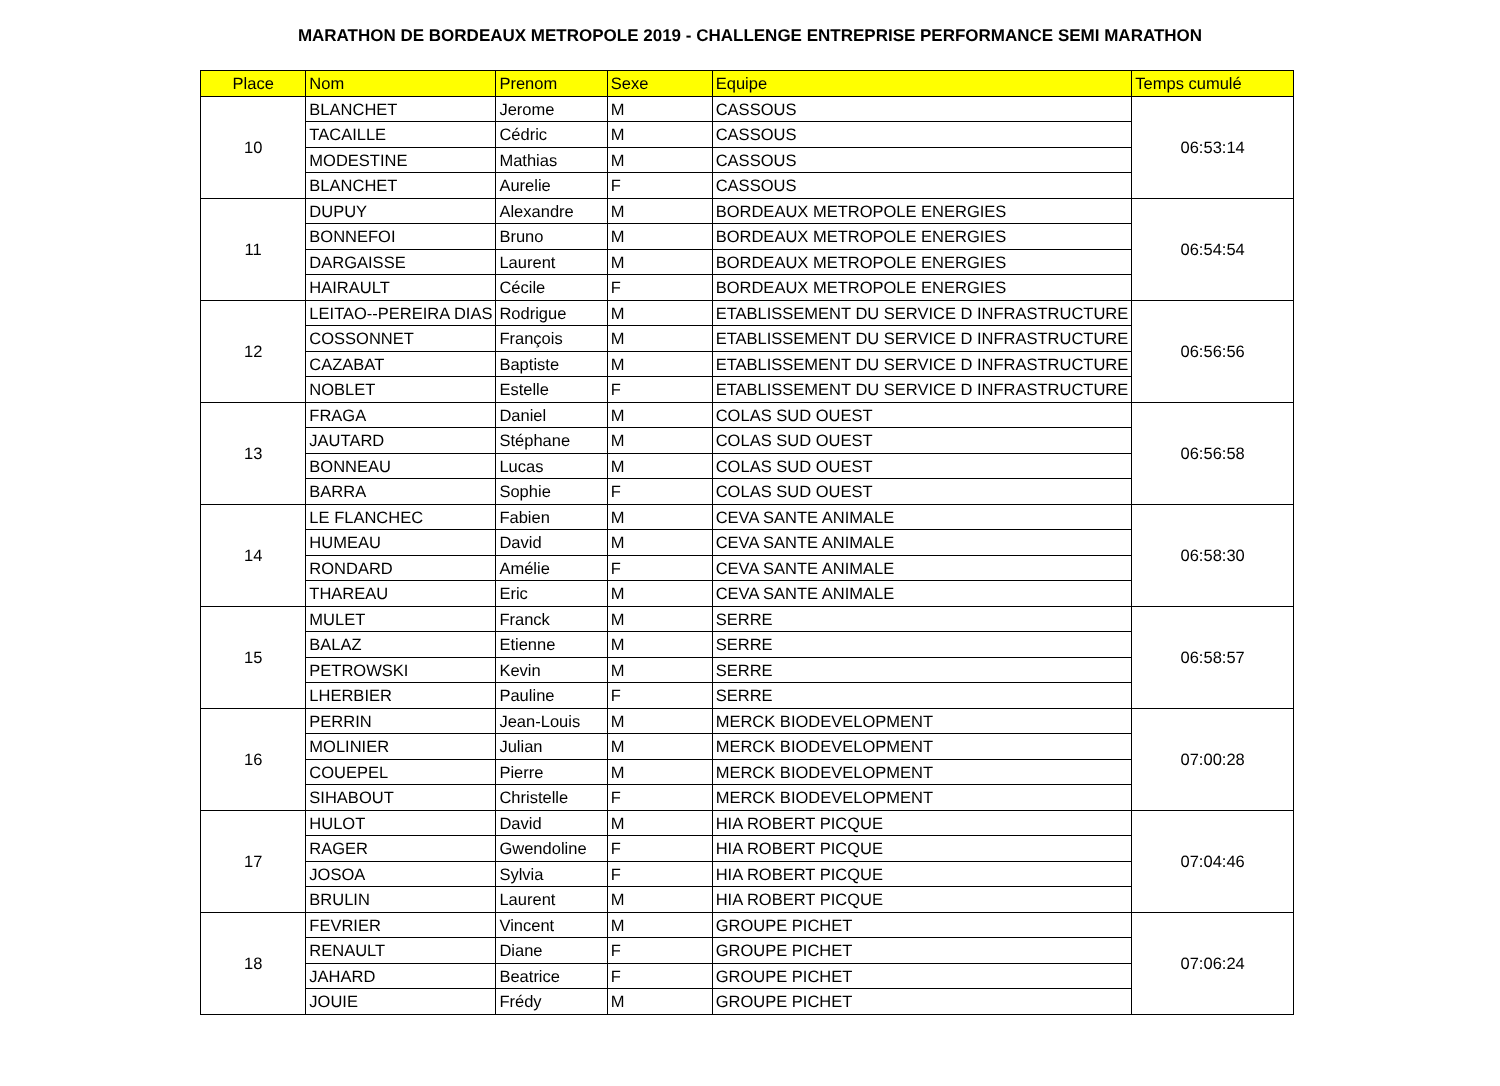MARATHON DE BORDEAUX METROPOLE 2019 - CHALLENGE ENTREPRISE PERFORMANCE SEMI MARATHON
| Place | Nom | Prenom | Sexe | Equipe | Temps cumulé |
| --- | --- | --- | --- | --- | --- |
| 10 | BLANCHET | Jerome | M | CASSOUS | 06:53:14 |
| | TACAILLE | Cédric | M | CASSOUS | |
| | MODESTINE | Mathias | M | CASSOUS | |
| | BLANCHET | Aurelie | F | CASSOUS | |
| 11 | DUPUY | Alexandre | M | BORDEAUX METROPOLE ENERGIES | 06:54:54 |
| | BONNEFOI | Bruno | M | BORDEAUX METROPOLE ENERGIES | |
| | DARGAISSE | Laurent | M | BORDEAUX METROPOLE ENERGIES | |
| | HAIRAULT | Cécile | F | BORDEAUX METROPOLE ENERGIES | |
| 12 | LEITAO--PEREIRA DIAS | Rodrigue | M | ETABLISSEMENT DU SERVICE D INFRASTRUCTURE | 06:56:56 |
| | COSSONNET | François | M | ETABLISSEMENT DU SERVICE D INFRASTRUCTURE | |
| | CAZABAT | Baptiste | M | ETABLISSEMENT DU SERVICE D INFRASTRUCTURE | |
| | NOBLET | Estelle | F | ETABLISSEMENT DU SERVICE D INFRASTRUCTURE | |
| 13 | FRAGA | Daniel | M | COLAS SUD OUEST | 06:56:58 |
| | JAUTARD | Stéphane | M | COLAS SUD OUEST | |
| | BONNEAU | Lucas | M | COLAS SUD OUEST | |
| | BARRA | Sophie | F | COLAS SUD OUEST | |
| 14 | LE FLANCHEC | Fabien | M | CEVA SANTE ANIMALE | 06:58:30 |
| | HUMEAU | David | M | CEVA SANTE ANIMALE | |
| | RONDARD | Amélie | F | CEVA SANTE ANIMALE | |
| | THAREAU | Eric | M | CEVA SANTE ANIMALE | |
| 15 | MULET | Franck | M | SERRE | 06:58:57 |
| | BALAZ | Etienne | M | SERRE | |
| | PETROWSKI | Kevin | M | SERRE | |
| | LHERBIER | Pauline | F | SERRE | |
| 16 | PERRIN | Jean-Louis | M | MERCK BIODEVELOPMENT | 07:00:28 |
| | MOLINIER | Julian | M | MERCK BIODEVELOPMENT | |
| | COUEPEL | Pierre | M | MERCK BIODEVELOPMENT | |
| | SIHABOUT | Christelle | F | MERCK BIODEVELOPMENT | |
| 17 | HULOT | David | M | HIA ROBERT PICQUE | 07:04:46 |
| | RAGER | Gwendoline | F | HIA ROBERT PICQUE | |
| | JOSOA | Sylvia | F | HIA ROBERT PICQUE | |
| | BRULIN | Laurent | M | HIA ROBERT PICQUE | |
| 18 | FEVRIER | Vincent | M | GROUPE PICHET | 07:06:24 |
| | RENAULT | Diane | F | GROUPE PICHET | |
| | JAHARD | Beatrice | F | GROUPE PICHET | |
| | JOUIE | Frédy | M | GROUPE PICHET | |